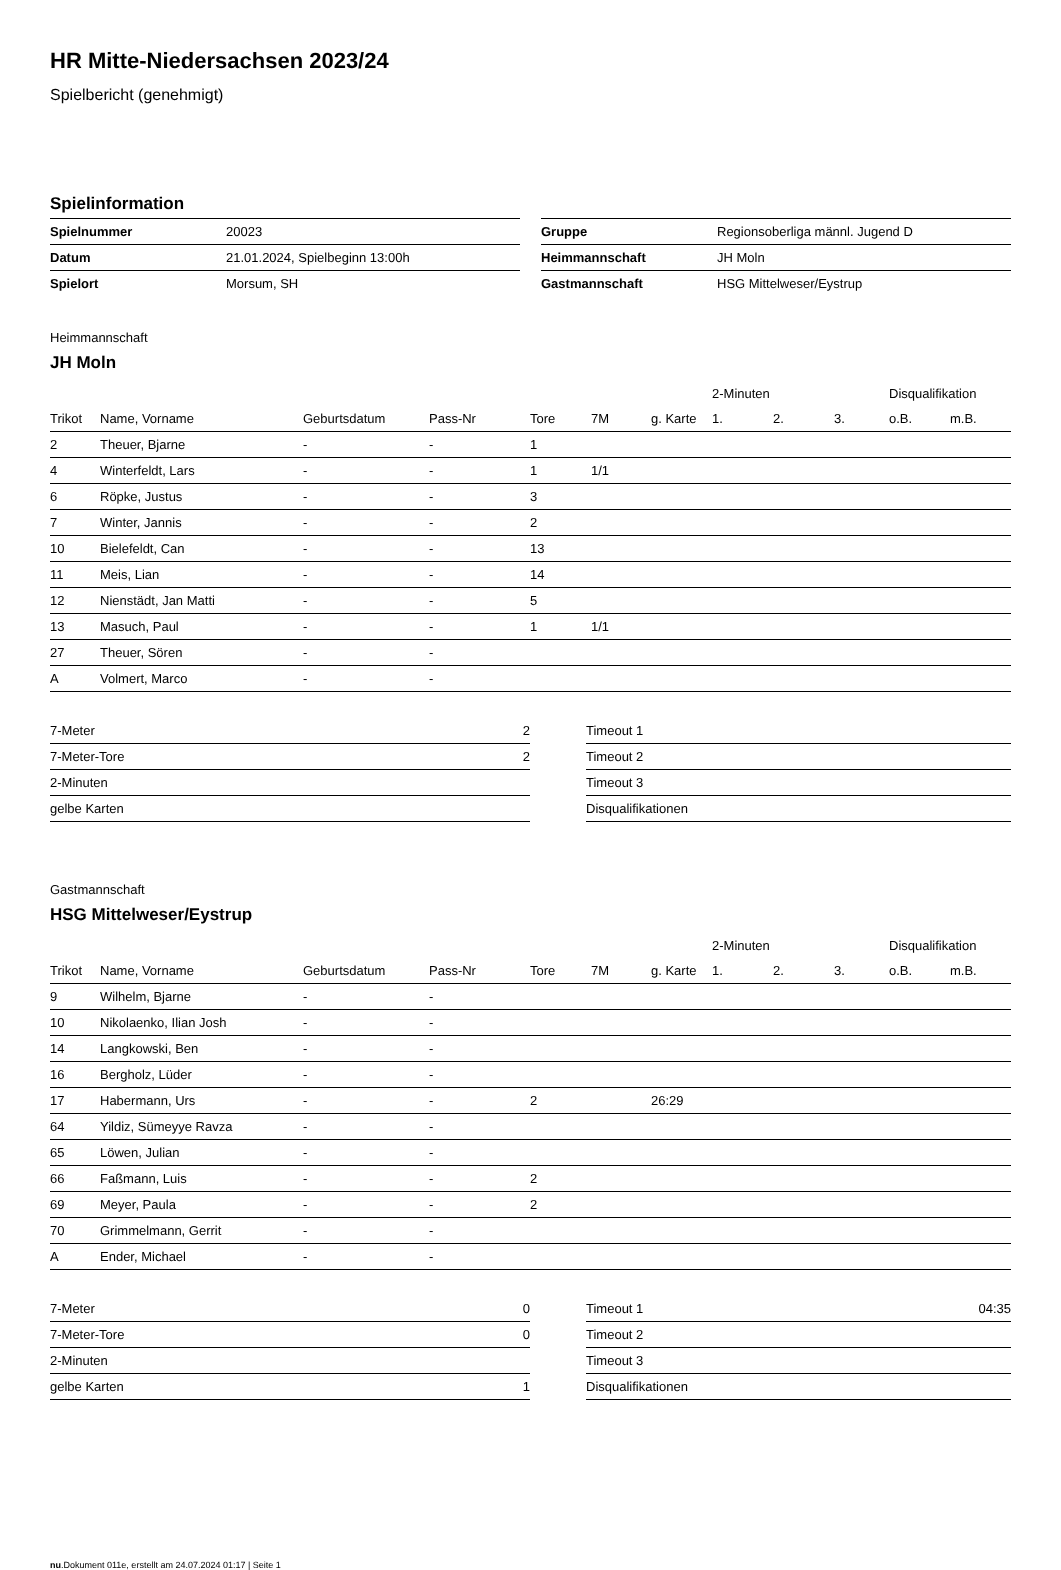HR Mitte-Niedersachsen 2023/24
Spielbericht (genehmigt)
Spielinformation
| Spielnummer | 20023 |
| Datum | 21.01.2024, Spielbeginn 13:00h |
| Spielort | Morsum, SH |
| Gruppe | Regionsoberliga männl. Jugend D |
| Heimmannschaft | JH Moln |
| Gastmannschaft | HSG Mittelweser/Eystrup |
Heimmannschaft
JH Moln
| | | | | | | | 2-Minuten | | | Disqualifikation | |
| --- | --- | --- | --- | --- | --- | --- | --- | --- | --- | --- | --- |
| Trikot | Name, Vorname | Geburtsdatum | Pass-Nr | Tore | 7M | g. Karte | 1. | 2. | 3. | o.B. | m.B. |
| 2 | Theuer, Bjarne | - | - | 1 | | | | | | | |
| 4 | Winterfeldt, Lars | - | - | 1 | 1/1 | | | | | | |
| 6 | Röpke, Justus | - | - | 3 | | | | | | | |
| 7 | Winter, Jannis | - | - | 2 | | | | | | | |
| 10 | Bielefeldt, Can | - | - | 13 | | | | | | | |
| 11 | Meis, Lian | - | - | 14 | | | | | | | |
| 12 | Nienstädt, Jan Matti | - | - | 5 | | | | | | | |
| 13 | Masuch, Paul | - | - | 1 | 1/1 | | | | | | |
| 27 | Theuer, Sören | - | - | | | | | | | | |
| A | Volmert, Marco | - | - | | | | | | | | |
| 7-Meter | 2 |
| 7-Meter-Tore | 2 |
| 2-Minuten | |
| gelbe Karten | |
| Timeout 1 | |
| Timeout 2 | |
| Timeout 3 | |
| Disqualifikationen | |
Gastmannschaft
HSG Mittelweser/Eystrup
| | | | | | | | 2-Minuten | | | Disqualifikation | |
| --- | --- | --- | --- | --- | --- | --- | --- | --- | --- | --- | --- |
| Trikot | Name, Vorname | Geburtsdatum | Pass-Nr | Tore | 7M | g. Karte | 1. | 2. | 3. | o.B. | m.B. |
| 9 | Wilhelm, Bjarne | - | - | | | | | | | | |
| 10 | Nikolaenko, Ilian Josh | - | - | | | | | | | | |
| 14 | Langkowski, Ben | - | - | | | | | | | | |
| 16 | Bergholz, Lüder | - | - | | | | | | | | |
| 17 | Habermann, Urs | - | - | 2 | | 26:29 | | | | | |
| 64 | Yildiz, Sümeyye Ravza | - | - | | | | | | | | |
| 65 | Löwen, Julian | - | - | | | | | | | | |
| 66 | Faßmann, Luis | - | - | 2 | | | | | | | |
| 69 | Meyer, Paula | - | - | 2 | | | | | | | |
| 70 | Grimmelmann, Gerrit | - | - | | | | | | | | |
| A | Ender, Michael | - | - | | | | | | | | |
| 7-Meter | 0 |
| 7-Meter-Tore | 0 |
| 2-Minuten | |
| gelbe Karten | 1 |
| Timeout 1 | 04:35 |
| Timeout 2 | |
| Timeout 3 | |
| Disqualifikationen | |
nu.Dokument 011e, erstellt am 24.07.2024 01:17 | Seite 1